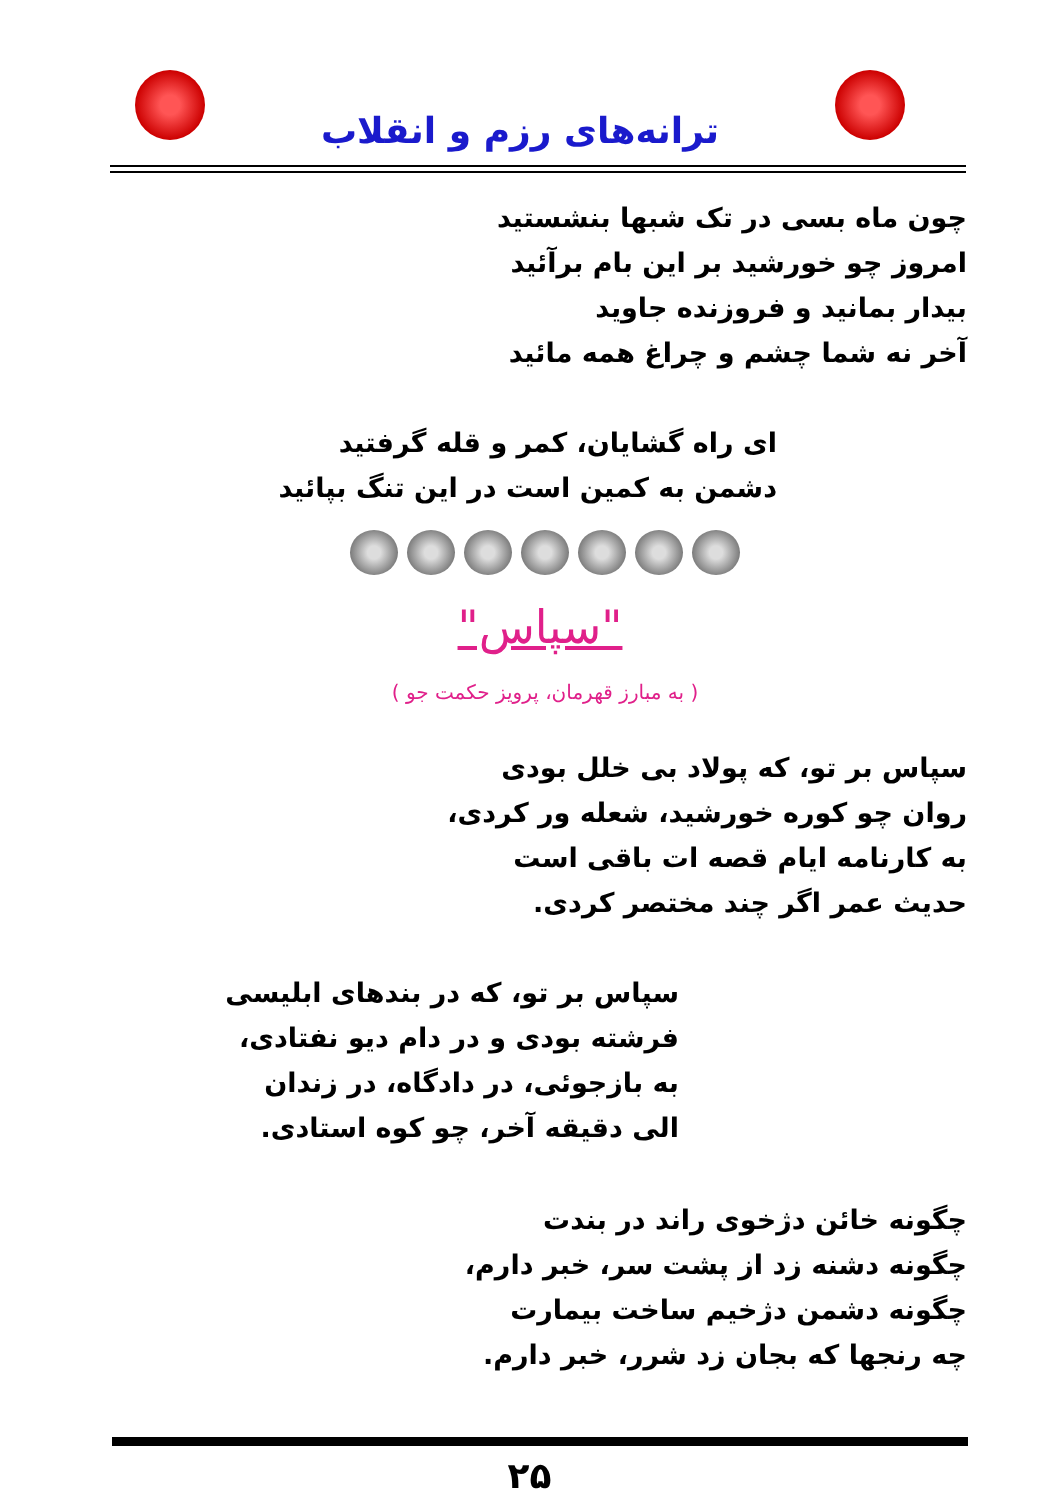ترانه‌های رزم و انقلاب
چون ماه بسی در تک شبها بنشستید
امروز چو خورشید بر این بام برآئید
بیدار بمانید و فروزنده جاوید
آخر نه شما چشم و چراغ همه مائید
ای راه گشایان، کمر و قله گرفتید
دشمن به کمین است در این تنگ بپائید
"سپاس"
( به مبارز قهرمان، پرویز حکمت جو )
سپاس بر تو، که پولاد بی خلل بودی
روان چو کوره خورشید، شعله ور کردی،
به کارنامه ایام قصه ات باقی است
حدیث عمر اگر چند مختصر کردی.
سپاس بر تو، که در بندهای ابلیسی
فرشته بودی و در دام دیو نفتادی،
به بازجوئی، در دادگاه، در زندان
الی دقیقه آخر، چو کوه استادی.
چگونه خائن دژخوی راند در بندت
چگونه دشنه زد از پشت سر، خبر دارم،
چگونه دشمن دژخیم ساخت بیمارت
چه رنجها که بجان زد شرر، خبر دارم.
۲۵